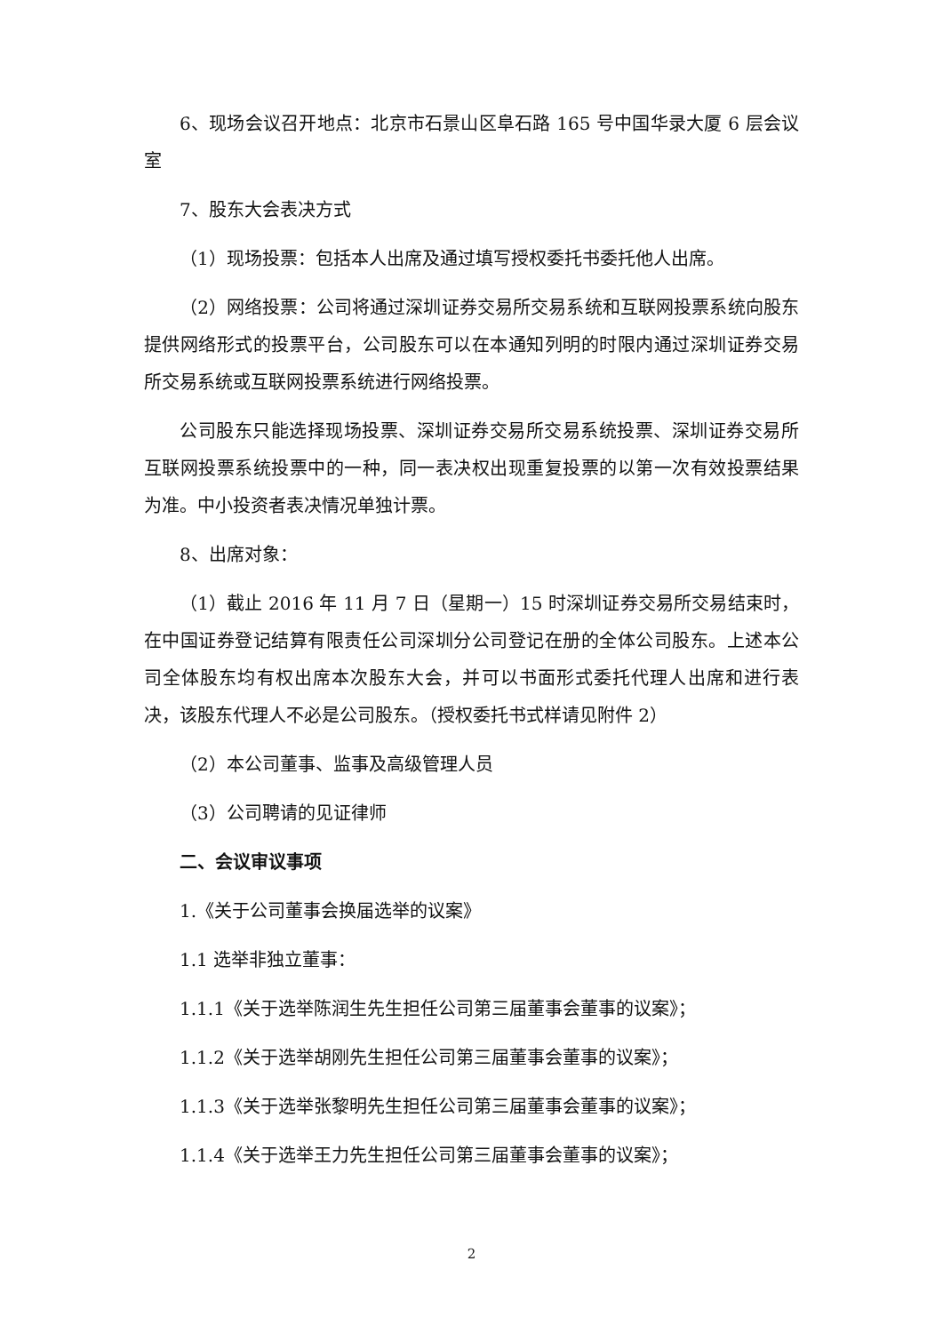6、现场会议召开地点：北京市石景山区阜石路 165 号中国华录大厦 6 层会议室
7、股东大会表决方式
（1）现场投票：包括本人出席及通过填写授权委托书委托他人出席。
（2）网络投票：公司将通过深圳证券交易所交易系统和互联网投票系统向股东提供网络形式的投票平台，公司股东可以在本通知列明的时限内通过深圳证券交易所交易系统或互联网投票系统进行网络投票。
公司股东只能选择现场投票、深圳证券交易所交易系统投票、深圳证券交易所互联网投票系统投票中的一种，同一表决权出现重复投票的以第一次有效投票结果为准。中小投资者表决情况单独计票。
8、出席对象：
（1）截止 2016 年 11 月 7 日（星期一）15 时深圳证券交易所交易结束时，在中国证券登记结算有限责任公司深圳分公司登记在册的全体公司股东。上述本公司全体股东均有权出席本次股东大会，并可以书面形式委托代理人出席和进行表决，该股东代理人不必是公司股东。（授权委托书式样请见附件 2）
（2）本公司董事、监事及高级管理人员
（3）公司聘请的见证律师
二、会议审议事项
1.《关于公司董事会换届选举的议案》
1.1 选举非独立董事：
1.1.1《关于选举陈润生先生担任公司第三届董事会董事的议案》；
1.1.2《关于选举胡刚先生担任公司第三届董事会董事的议案》；
1.1.3《关于选举张黎明先生担任公司第三届董事会董事的议案》；
1.1.4《关于选举王力先生担任公司第三届董事会董事的议案》；
2